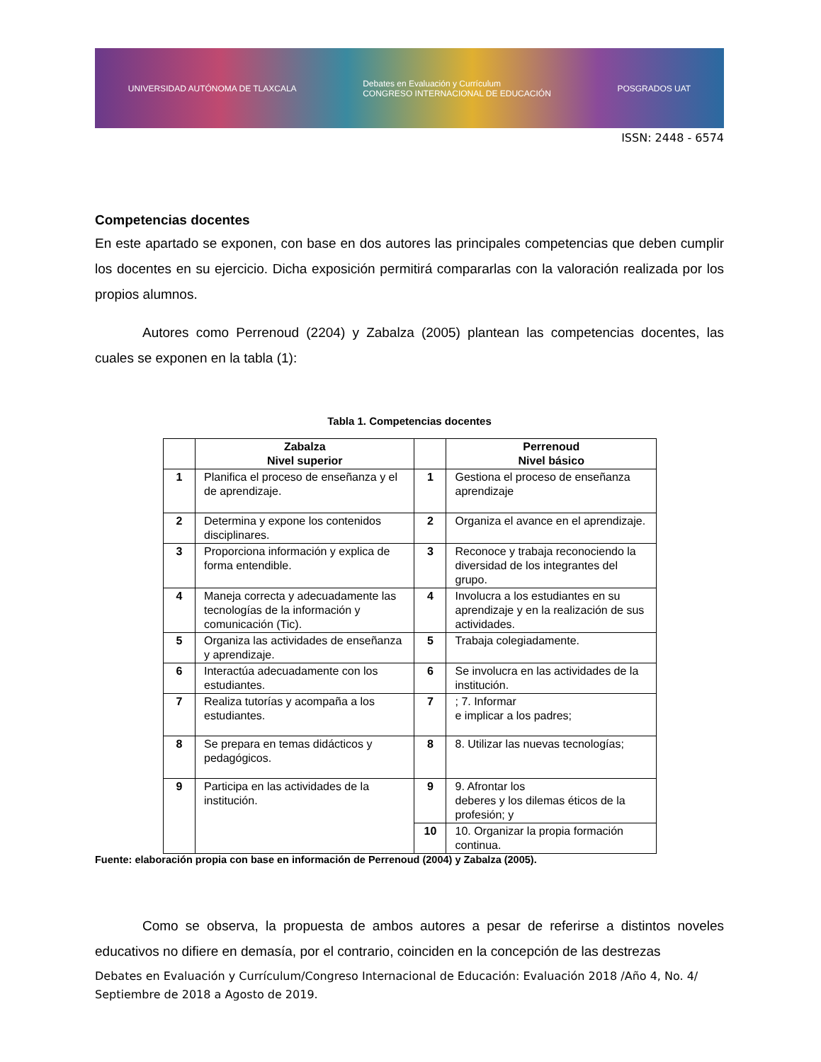UNIVERSIDAD AUTÓNOMA DE TLAXCALA Debates en Evaluación y Currículum
CONGRESO INTERNACIONAL DE EDUCACIÓN POSGRADOS UAT
ISSN: 2448 - 6574
Competencias docentes
En este apartado se exponen, con base en dos autores las principales competencias que deben cumplir los docentes en su ejercicio. Dicha exposición permitirá compararlas con la valoración realizada por los propios alumnos.
Autores como Perrenoud (2204) y Zabalza (2005) plantean las competencias docentes, las cuales se exponen en la tabla (1):
Tabla 1. Competencias docentes
| | Zabalza Nivel superior | | Perrenoud Nivel básico |
| --- | --- | --- | --- |
| 1 | Planifica el proceso de enseñanza y el de aprendizaje. | 1 | Gestiona el proceso de enseñanza aprendizaje |
| 2 | Determina y expone los contenidos disciplinares. | 2 | Organiza el avance en el aprendizaje. |
| 3 | Proporciona información y explica de forma entendible. | 3 | Reconoce y trabaja reconociendo la diversidad de los integrantes del grupo. |
| 4 | Maneja correcta y adecuadamente las tecnologías de la información y comunicación (Tic). | 4 | Involucra a los estudiantes en su aprendizaje y en la realización de sus actividades. |
| 5 | Organiza las actividades de enseñanza y aprendizaje. | 5 | Trabaja colegiadamente. |
| 6 | Interactúa adecuadamente con los estudiantes. | 6 | Se involucra en las actividades de la institución. |
| 7 | Realiza tutorías y acompaña a los estudiantes. | 7 | ; 7. Informar e implicar a los padres; |
| 8 | Se prepara en temas didácticos y pedagógicos. | 8 | 8. Utilizar las nuevas tecnologías; |
| 9 | Participa en las actividades de la institución. | 9 | 9. Afrontar los deberes y los dilemas éticos de la profesión; y |
| | | 10 | 10. Organizar la propia formación continua. |
Fuente: elaboración propia con base en información de Perrenoud (2004) y Zabalza (2005).
Como se observa, la propuesta de ambos autores a pesar de referirse a distintos noveles educativos no difiere en demasía, por el contrario, coinciden en la concepción de las destrezas
Debates en Evaluación y Currículum/Congreso Internacional de Educación: Evaluación 2018 /Año 4, No. 4/ Septiembre de 2018 a Agosto de 2019.